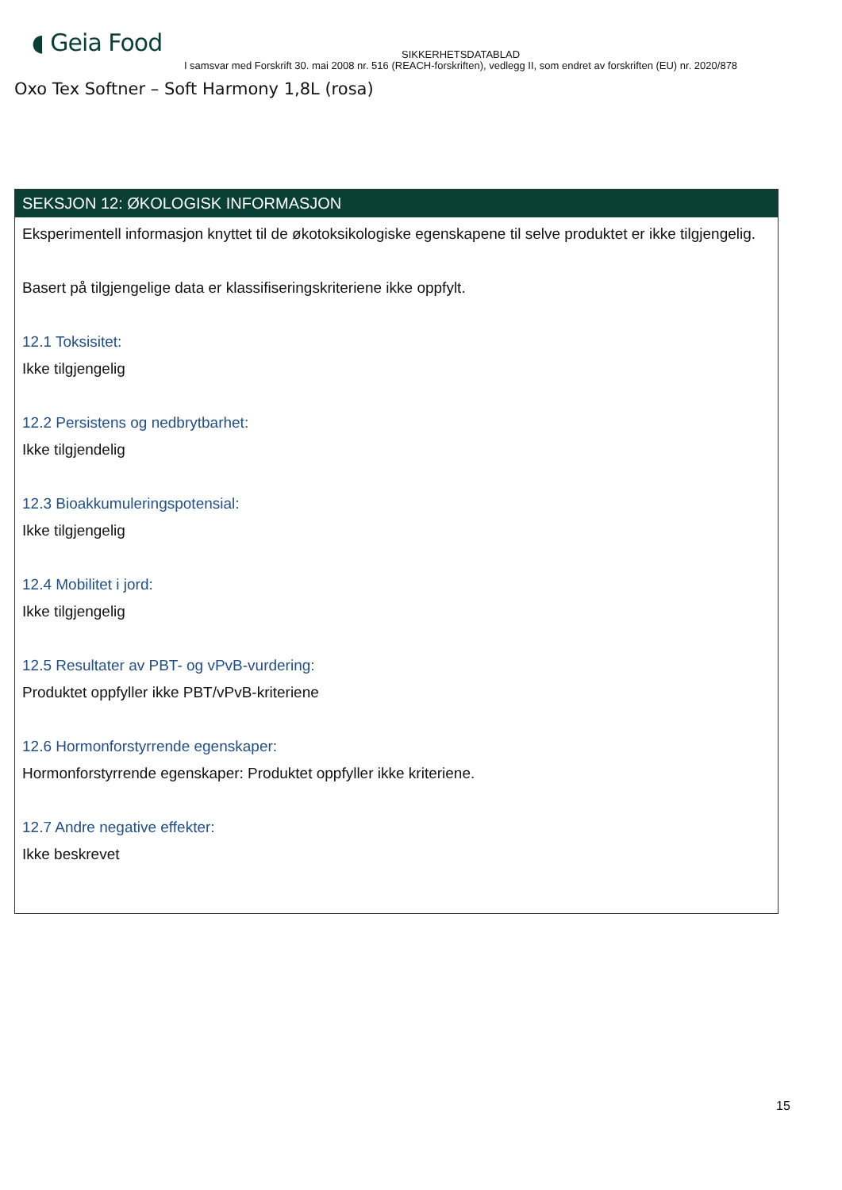◖ Geia Food
SIKKERHETSDATABLAD
I samsvar med Forskrift 30. mai 2008 nr. 516 (REACH-forskriften), vedlegg II, som endret av forskriften (EU) nr. 2020/878
Oxo Tex Softner – Soft Harmony 1,8L (rosa)
SEKSJON 12: ØKOLOGISK INFORMASJON
Eksperimentell informasjon knyttet til de økotoksikologiske egenskapene til selve produktet er ikke tilgjengelig.
Basert på tilgjengelige data er klassifiseringskriteriene ikke oppfylt.
12.1 Toksisitet:
Ikke tilgjengelig
12.2 Persistens og nedbrytbarhet:
Ikke tilgjendelig
12.3 Bioakkumuleringspotensial:
Ikke tilgjengelig
12.4 Mobilitet i jord:
Ikke tilgjengelig
12.5 Resultater av PBT- og vPvB-vurdering:
Produktet oppfyller ikke PBT/vPvB-kriteriene
12.6 Hormonforstyrrende egenskaper:
Hormonforstyrrende egenskaper: Produktet oppfyller ikke kriteriene.
12.7 Andre negative effekter:
Ikke beskrevet
15